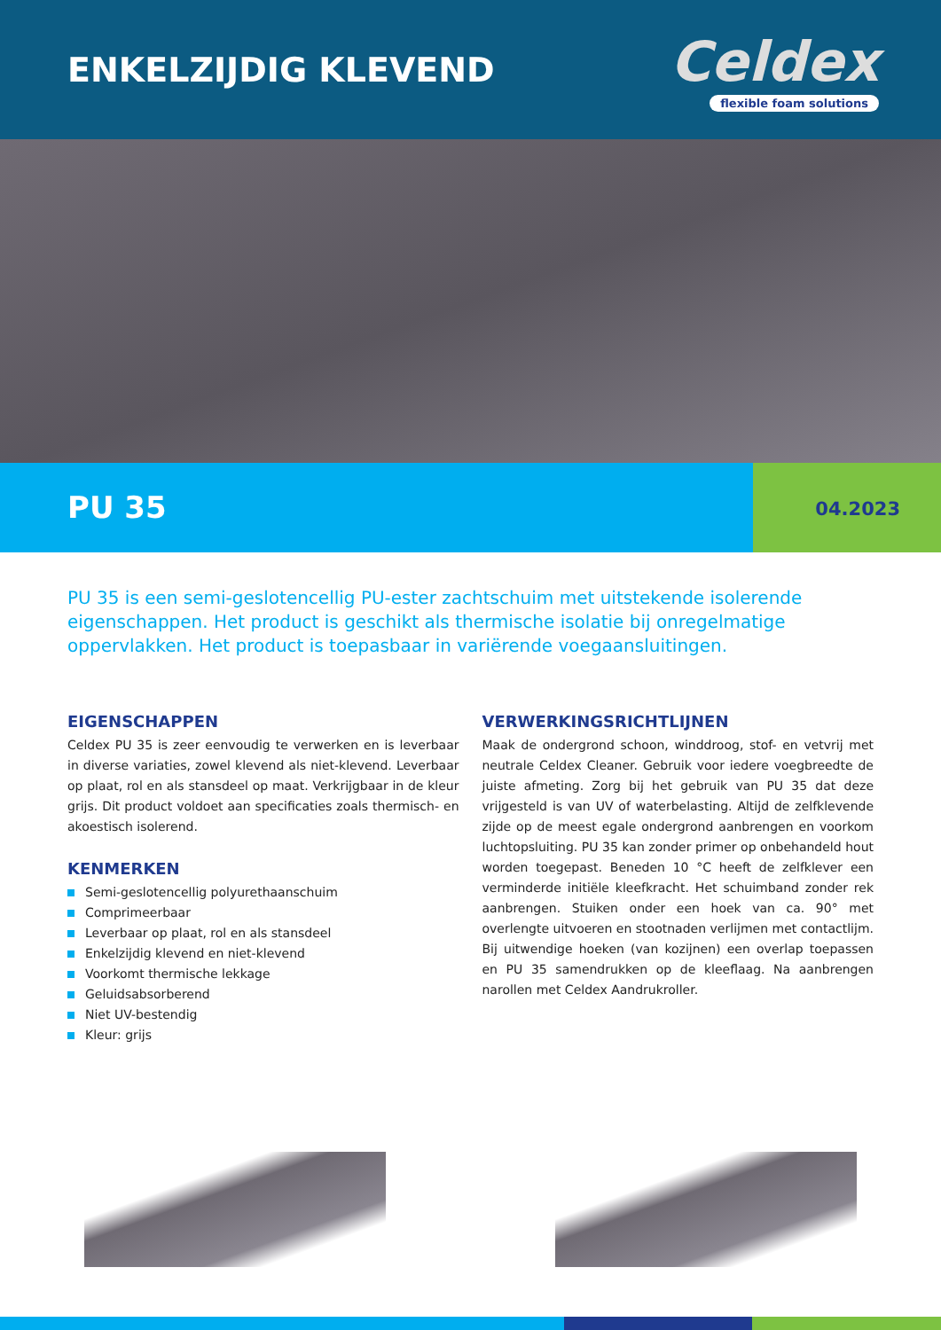ENKELZIJDIG KLEVEND
Celdex
flexible foam solutions
PU 35
04.2023
PU 35 is een semi-geslotencellig PU-ester zachtschuim met uitstekende isolerende eigenschappen. Het product is geschikt als thermische isolatie bij onregelmatige oppervlakken. Het product is toepasbaar in variërende voegaansluitingen.
EIGENSCHAPPEN
Celdex PU 35 is zeer eenvoudig te verwerken en is leverbaar in diverse variaties, zowel klevend als niet-klevend. Leverbaar op plaat, rol en als stansdeel op maat. Verkrijgbaar in de kleur grijs. Dit product voldoet aan specificaties zoals thermisch- en akoestisch isolerend.
KENMERKEN
Semi-geslotencellig polyurethaanschuim
Comprimeerbaar
Leverbaar op plaat, rol en als stansdeel
Enkelzijdig klevend en niet-klevend
Voorkomt thermische lekkage
Geluidsabsorberend
Niet UV-bestendig
Kleur: grijs
VERWERKINGSRICHTLIJNEN
Maak de ondergrond schoon, winddroog, stof- en vetvrij met neutrale Celdex Cleaner. Gebruik voor iedere voegbreedte de juiste afmeting. Zorg bij het gebruik van PU 35 dat deze vrijgesteld is van UV of waterbelasting. Altijd de zelfklevende zijde op de meest egale ondergrond aanbrengen en voorkom luchtopsluiting. PU 35 kan zonder primer op onbehandeld hout worden toegepast. Beneden 10 °C heeft de zelfklever een verminderde initiële kleefkracht. Het schuimband zonder rek aanbrengen. Stuiken onder een hoek van ca. 90° met overlengte uitvoeren en stootnaden verlijmen met contactlijm. Bij uitwendige hoeken (van kozijnen) een overlap toepassen en PU 35 samendrukken op de kleeflaag. Na aanbrengen narollen met Celdex Aandrukroller.